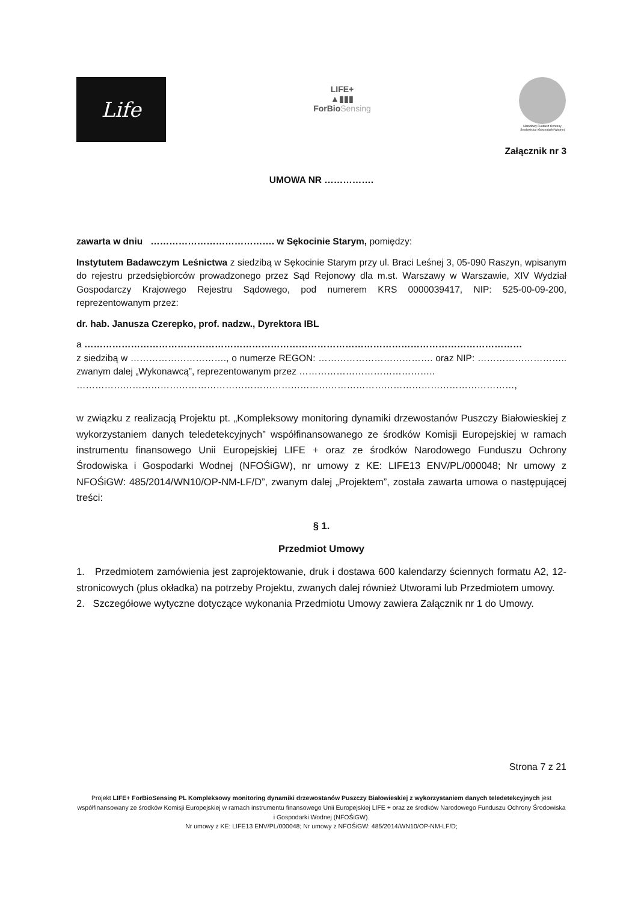Life
LIFE+
▲▮▮▮
ForBioSensing
Narodowy Fundusz Ochrony Środowiska i Gospodarki Wodnej
Załącznik nr 3
UMOWA NR …………….
zawarta w dniu …………………………………. w Sękocinie Starym, pomiędzy:
Instytutem Badawczym Leśnictwa z siedzibą w Sękocinie Starym przy ul. Braci Leśnej 3, 05-090 Raszyn, wpisanym do rejestru przedsiębiorców prowadzonego przez Sąd Rejonowy dla m.st. Warszawy w Warszawie, XIV Wydział Gospodarczy Krajowego Rejestru Sądowego, pod numerem KRS 0000039417, NIP: 525-00-09-200, reprezentowanym przez:
dr. hab. Janusza Czerepko, prof. nadzw., Dyrektora IBL
a ……………………………………………………………………………………………………………………………
z siedzibą w …………………………., o numerze REGON: ………………………………. oraz NIP: ……………………….. zwanym dalej „Wykonawcą”, reprezentowanym przez ……………………………………..
……………………………………………………………………………………………………………………………,
w związku z realizacją Projektu pt. „Kompleksowy monitoring dynamiki drzewostanów Puszczy Białowieskiej z wykorzystaniem danych teledetekcyjnych” współfinansowanego ze środków Komisji Europejskiej w ramach instrumentu finansowego Unii Europejskiej LIFE + oraz ze środków Narodowego Funduszu Ochrony Środowiska i Gospodarki Wodnej (NFOŚiGW), nr umowy z KE: LIFE13 ENV/PL/000048; Nr umowy z NFOŚiGW: 485/2014/WN10/OP-NM-LF/D”, zwanym dalej „Projektem”, została zawarta umowa o następującej treści:
§ 1.
Przedmiot Umowy
1. Przedmiotem zamówienia jest zaprojektowanie, druk i dostawa 600 kalendarzy ściennych formatu A2, 12-stronicowych (plus okładka) na potrzeby Projektu, zwanych dalej również Utworami lub Przedmiotem umowy.
2. Szczegółowe wytyczne dotyczące wykonania Przedmiotu Umowy zawiera Załącznik nr 1 do Umowy.
Strona 7 z 21
Projekt LIFE+ ForBioSensing PL Kompleksowy monitoring dynamiki drzewostanów Puszczy Białowieskiej z wykorzystaniem danych teledetekcyjnych jest współfinansowany ze środków Komisji Europejskiej w ramach instrumentu finansowego Unii Europejskiej LIFE + oraz ze środków Narodowego Funduszu Ochrony Środowiska i Gospodarki Wodnej (NFOŚiGW).
Nr umowy z KE: LIFE13 ENV/PL/000048; Nr umowy z NFOŚiGW: 485/2014/WN10/OP-NM-LF/D;